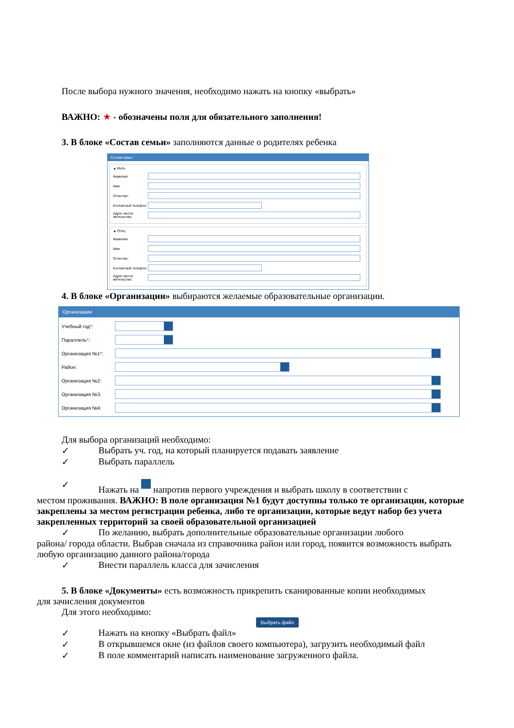После выбора нужного значения, необходимо нажать на кнопку «выбрать»
ВАЖНО: ★ - обозначены поля для обязательного заполнения!
3. В блоке «Состав семьи» заполняются данные о родителях ребенка
Состав семьи
▲ Мать
Фамилия:
Имя:
Отчество:
Контактный телефон:
Адрес места жительства:
▲ Отец
Фамилия:
Имя:
Отчество:
Контактный телефон:
Адрес места жительства:
4. В блоке «Организации» выбираются желаемые образовательные организации.
Организации
Учебный год*:
Параллель*:
Организация №1*:
Район:
Организация №2:
Организация №3:
Организация №4:
Для выбора организаций необходимо:
✓ Выбрать уч. год, на который планируется подавать заявление
✓ Выбрать параллель
✓ Нажать на напротив первого учреждения и выбрать школу в соответствии с
местом проживания. ВАЖНО: В поле организация №1 будут доступны только те организации, которые закреплены за местом регистрации ребенка, либо те организации, которые ведут набор без учета закрепленных территорий за своей образовательной организацией
✓ По желанию, выбрать дополнительные образовательные организации любого
района/ города области. Выбрав сначала из справочника район или город, появится возможность выбрать любую организацию данного района/города
✓ Внести параллель класса для зачисления
5. В блоке «Документы» есть возможность прикрепить сканированные копии необходимых
для зачисления документов
Для этого необходимо:
Выбрать файл
✓ Нажать на кнопку «Выбрать файл»
✓ В открывшемся окне (из файлов своего компьютера), загрузить необходимый файл
✓ В поле комментарий написать наименование загруженного файла.